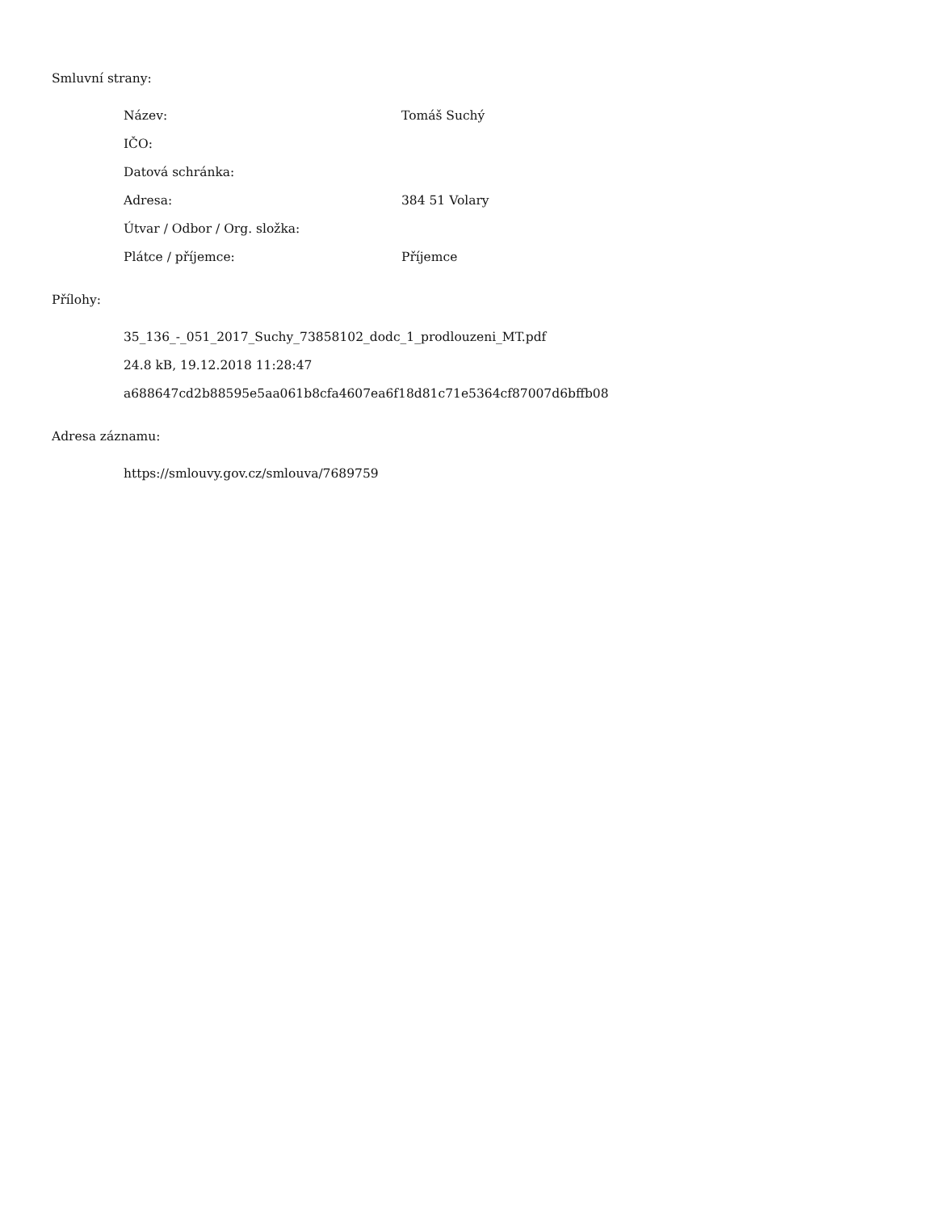Smluvní strany:
| Název: | Tomáš Suchý |
| IČO: | |
| Datová schránka: | |
| Adresa: | 384 51 Volary |
| Útvar / Odbor / Org. složka: | |
| Plátce / příjemce: | Příjemce |
Přílohy:
35_136_-_051_2017_Suchy_73858102_dodc_1_prodlouzeni_MT.pdf
24.8 kB, 19.12.2018 11:28:47
a688647cd2b88595e5aa061b8cfa4607ea6f18d81c71e5364cf87007d6bffb08
Adresa záznamu:
https://smlouvy.gov.cz/smlouva/7689759